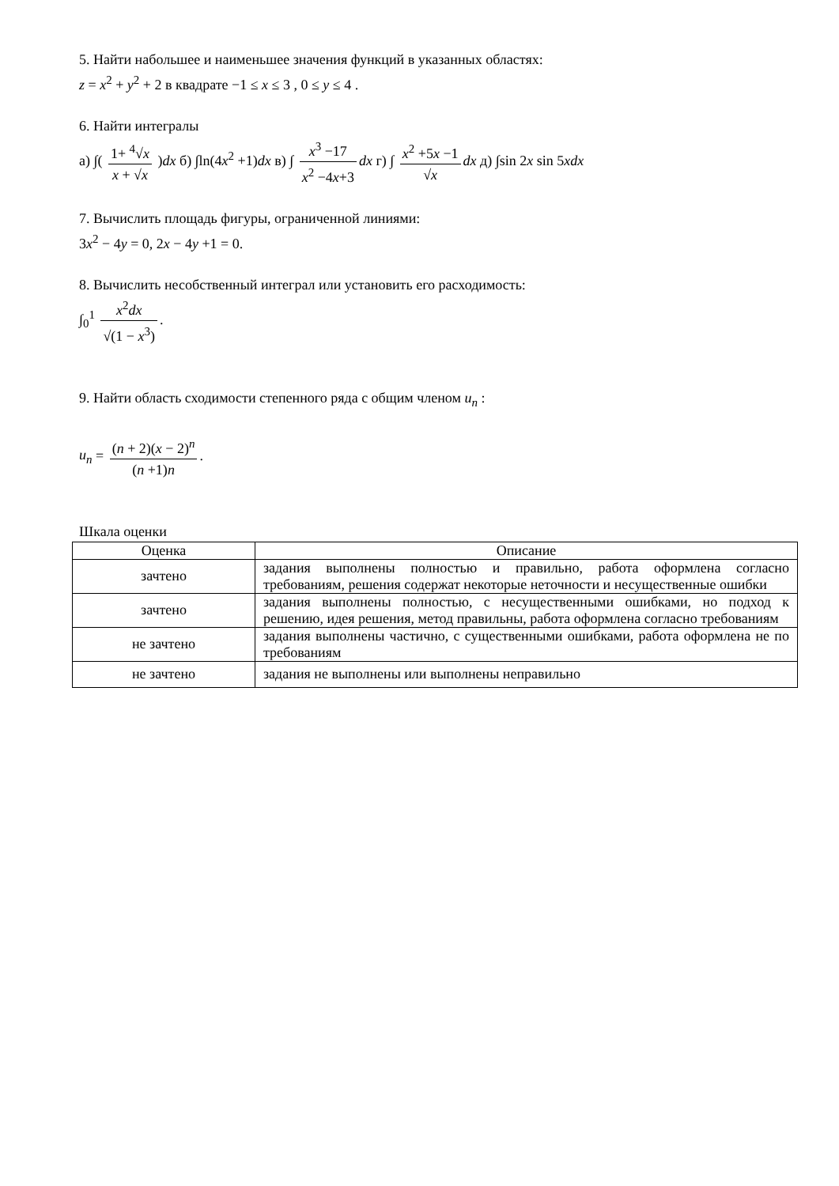5. Найти набольшее и наименьшее значения функций в указанных областях:
z = x<sup>2</sup> + y<sup>2</sup> + 2 в квадрате −1 ≤ x ≤ 3 , 0 ≤ y ≤ 4 .
6. Найти интегралы
а) ∫( 1+ <sup>4</sup>√x x + √x )dx б) ∫ln(4x<sup>2</sup> +1)dx в) ∫ x<sup>3</sup> −17 x<sup>2</sup> −4x+3 dx г) ∫ x<sup>2</sup> +5x −1 √x dx д) ∫sin 2x sin 5xdx
7. Вычислить площадь фигуры, ограниченной линиями:
3x<sup>2</sup> − 4y = 0, 2x − 4y +1 = 0.
8. Вычислить несобственный интеграл или установить его расходимость:
∫<sub>0</sub><sup>1</sup> x<sup>2</sup>dx √(1 − x<sup>3</sup>).
9. Найти область сходимости степенного ряда с общим членом u<sub>n</sub> :
u<sub>n</sub> = (n + 2)(x − 2)<sup>n</sup> (n +1)n.
Шкала оценки
| Оценка | Описание |
| --- | --- |
| зачтено | задания выполнены полностью и правильно, работа оформлена согласно требованиям, решения содержат некоторые неточности и несущественные ошибки |
| зачтено | задания выполнены полностью, с несущественными ошибками, но подход к решению, идея решения, метод правильны, работа оформлена согласно требованиям |
| не зачтено | задания выполнены частично, с существенными ошибками, работа оформлена не по требованиям |
| не зачтено | задания не выполнены или выполнены неправильно |